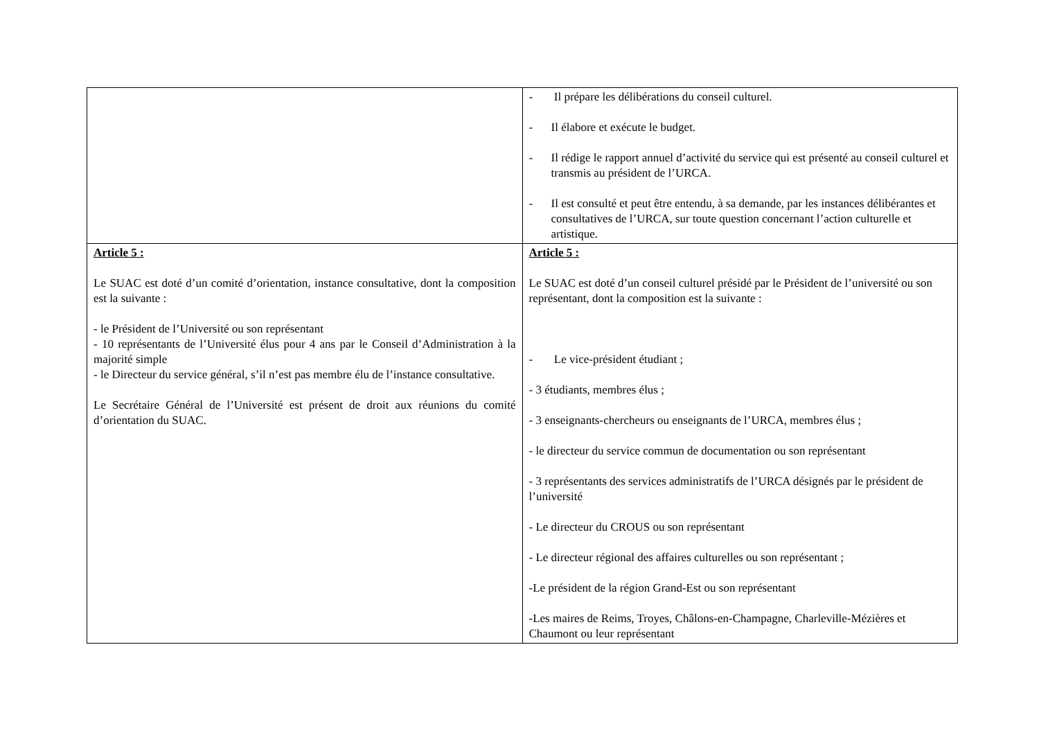| | - Il prépare les délibérations du conseil culturel. - Il élabore et exécute le budget. - Il rédige le rapport annuel d’activité du service qui est présenté au conseil culturel et transmis au président de l’URCA. - Il est consulté et peut être entendu, à sa demande, par les instances délibérantes et consultatives de l’URCA, sur toute question concernant l’action culturelle et artistique. |
| Article 5 : Le SUAC est doté d’un comité d’orientation, instance consultative, dont la composition est la suivante : - le Président de l’Université ou son représentant - 10 représentants de l’Université élus pour 4 ans par le Conseil d’Administration à la majorité simple - le Directeur du service général, s’il n’est pas membre élu de l’instance consultative. Le Secrétaire Général de l’Université est présent de droit aux réunions du comité d’orientation du SUAC. | Article 5 : Le SUAC est doté d’un conseil culturel présidé par le Président de l’université ou son représentant, dont la composition est la suivante : - Le vice-président étudiant ; - 3 étudiants, membres élus ; - 3 enseignants-chercheurs ou enseignants de l’URCA, membres élus ; - le directeur du service commun de documentation ou son représentant - 3 représentants des services administratifs de l’URCA désignés par le président de l’université - Le directeur du CROUS ou son représentant - Le directeur régional des affaires culturelles ou son représentant ; -Le président de la région Grand-Est ou son représentant -Les maires de Reims, Troyes, Châlons-en-Champagne, Charleville-Mézières et Chaumont ou leur représentant |